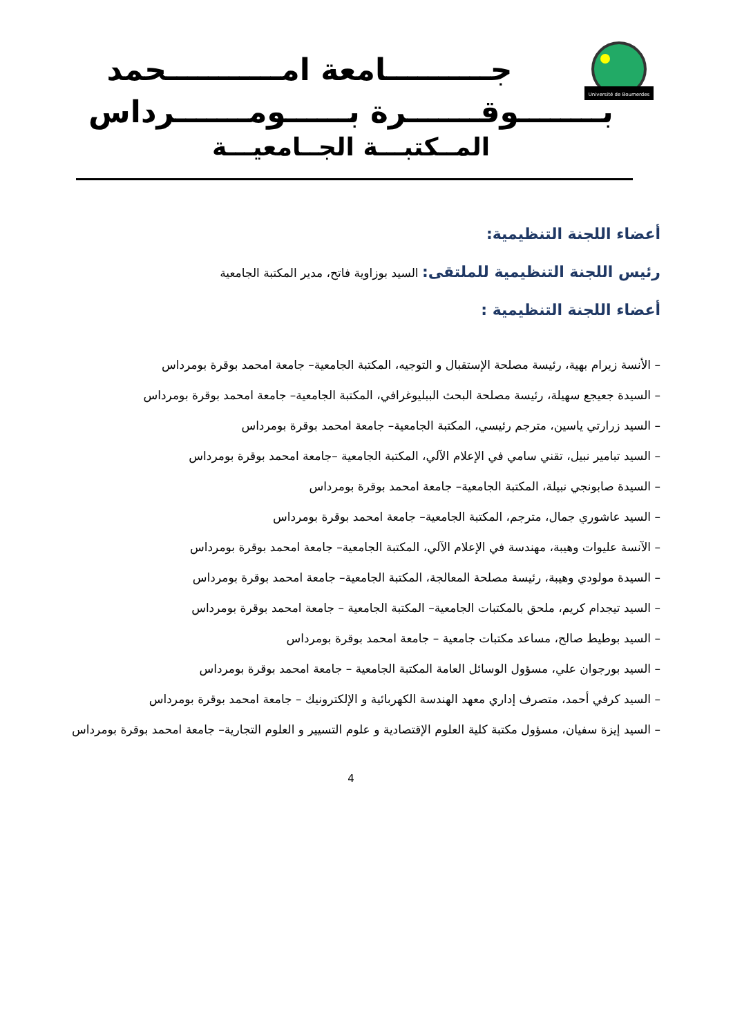Université de Boumerdes
جــــــــــامعة امـــــــــــحمد
بــــــــوقـــــــرة بــــــومـــــــرداس
المــكتبـــة الجــامعيـــة
أعضاء اللجنة التنظيمية:
رئيس اللجنة التنظيمية للملتقى: السيد بوزاوية فاتح، مدير المكتبة الجامعية
أعضاء اللجنة التنظيمية :
– الأنسة زيرام بهية، رئيسة مصلحة الإستقبال و التوجيه، المكتبة الجامعية– جامعة امحمد بوقرة بومرداس
– السيدة جعيجع سهيلة، رئيسة مصلحة البحث الببليوغرافي، المكتبة الجامعية– جامعة امحمد بوقرة بومرداس
– السيد زرارتي ياسين، مترجم رئيسي، المكتبة الجامعية– جامعة امحمد بوقرة بومرداس
– السيد تبامير نبيل، تقني سامي في الإعلام الآلي، المكتبة الجامعية –جامعة امحمد بوقرة بومرداس
– السيدة صابونجي نبيلة، المكتبة الجامعية– جامعة امحمد بوقرة بومرداس
– السيد عاشوري جمال، مترجم، المكتبة الجامعية– جامعة امحمد بوقرة بومرداس
– الآنسة عليوات وهيبة، مهندسة في الإعلام الآلي، المكتبة الجامعية– جامعة امحمد بوقرة بومرداس
– السيدة مولودي وهيبة، رئيسة مصلحة المعالجة، المكتبة الجامعية– جامعة امحمد بوقرة بومرداس
– السيد تيجدام كريم، ملحق بالمكتبات الجامعية– المكتبة الجامعية – جامعة امحمد بوقرة بومرداس
– السيد بوطيط صالح، مساعد مكتبات جامعية – جامعة امحمد بوقرة بومرداس
– السيد بورجوان علي، مسؤول الوسائل العامة المكتبة الجامعية – جامعة امحمد بوقرة بومرداس
– السيد كرفي أحمد، متصرف إداري معهد الهندسة الكهربائية و الإلكترونيك – جامعة امحمد بوقرة بومرداس
– السيد إيزة سفيان، مسؤول مكتبة كلية العلوم الإقتصادية و علوم التسيير و العلوم التجارية– جامعة امحمد بوقرة بومرداس
4